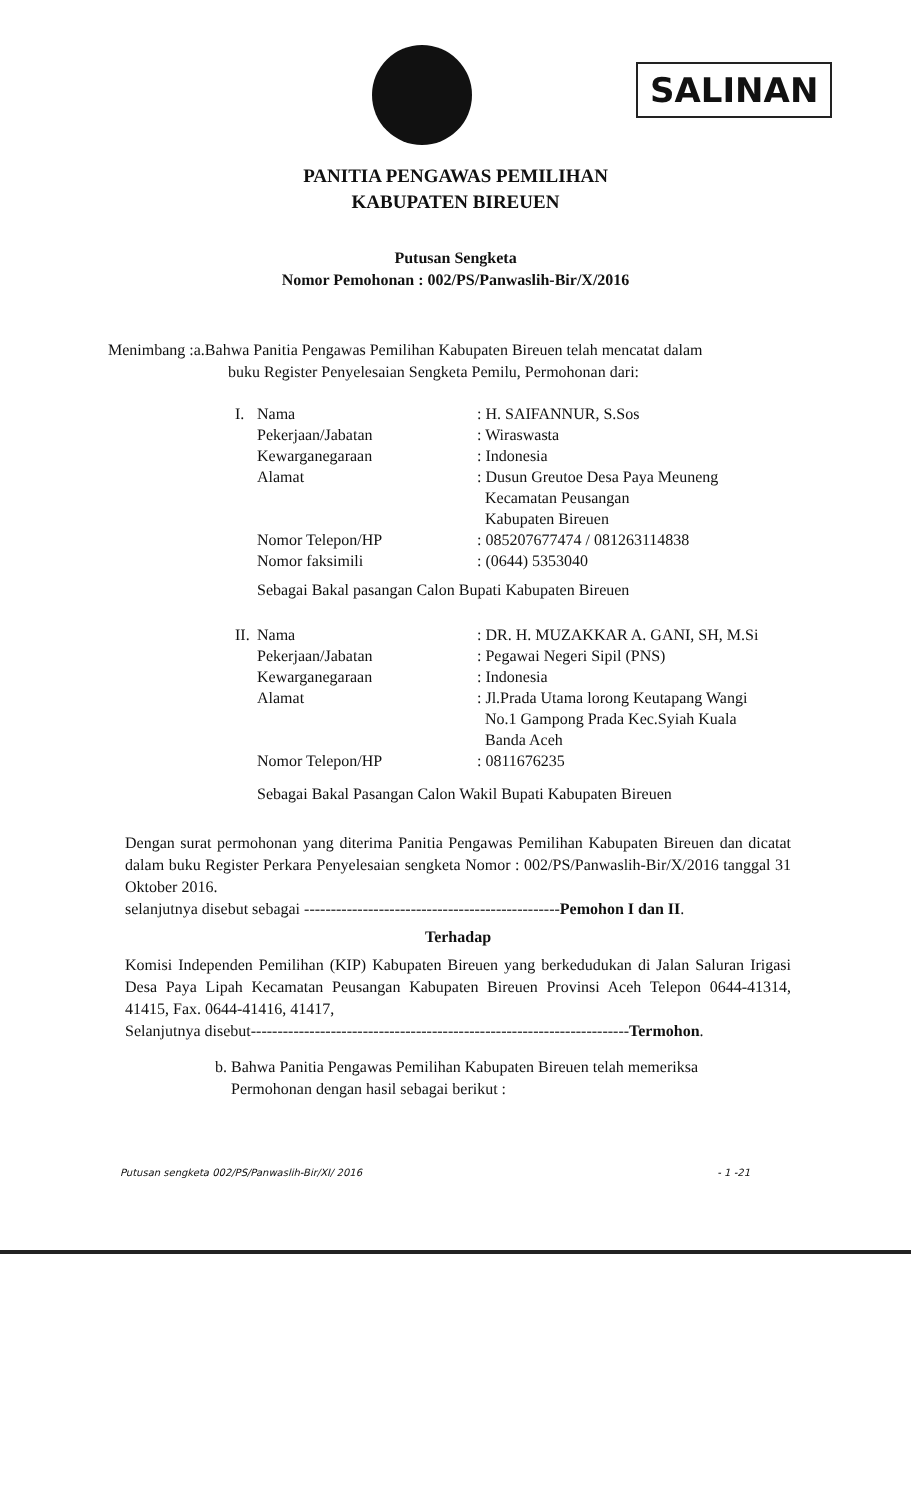SALINAN
PANITIA PENGAWAS PEMILIHAN
KABUPATEN BIREUEN
Putusan Sengketa
Nomor Pemohonan : 002/PS/Panwaslih-Bir/X/2016
Menimbang :a.Bahwa Panitia Pengawas Pemilihan Kabupaten Bireuen telah mencatat dalam
buku Register Penyelesaian Sengketa Pemilu, Permohonan dari:
| I. | Nama | : H. SAIFANNUR, S.Sos |
| | Pekerjaan/Jabatan | : Wiraswasta |
| | Kewarganegaraan | : Indonesia |
| | Alamat | : Dusun Greutoe Desa Paya Meuneng Kecamatan Peusangan Kabupaten Bireuen |
| | Nomor Telepon/HP | : 085207677474 / 081263114838 |
| | Nomor faksimili | : (0644) 5353040 |
| | Sebagai Bakal pasangan Calon Bupati Kabupaten Bireuen | |
| II. | Nama | : DR. H. MUZAKKAR A. GANI, SH, M.Si |
| | Pekerjaan/Jabatan | : Pegawai Negeri Sipil (PNS) |
| | Kewarganegaraan | : Indonesia |
| | Alamat | : Jl.Prada Utama lorong Keutapang Wangi No.1 Gampong Prada Kec.Syiah Kuala Banda Aceh |
| | Nomor Telepon/HP | : 0811676235 |
| | Sebagai Bakal Pasangan Calon Wakil Bupati Kabupaten Bireuen | |
Dengan surat permohonan yang diterima Panitia Pengawas Pemilihan Kabupaten Bireuen dan dicatat dalam buku Register Perkara Penyelesaian sengketa Nomor : 002/PS/Panwaslih-Bir/X/2016 tanggal 31 Oktober 2016.
selanjutnya disebut sebagai ------------------------------------------------Pemohon I dan II.
Terhadap
Komisi Independen Pemilihan (KIP) Kabupaten Bireuen yang berkedudukan di Jalan Saluran Irigasi Desa Paya Lipah Kecamatan Peusangan Kabupaten Bireuen Provinsi Aceh Telepon 0644-41314, 41415, Fax. 0644-41416, 41417,
Selanjutnya disebut-----------------------------------------------------------------------Termohon.
b. Bahwa Panitia Pengawas Pemilihan Kabupaten Bireuen telah memeriksa
Permohonan dengan hasil sebagai berikut :
Putusan sengketa 002/PS/Panwaslih-Bir/XI/ 2016 - 1 -21